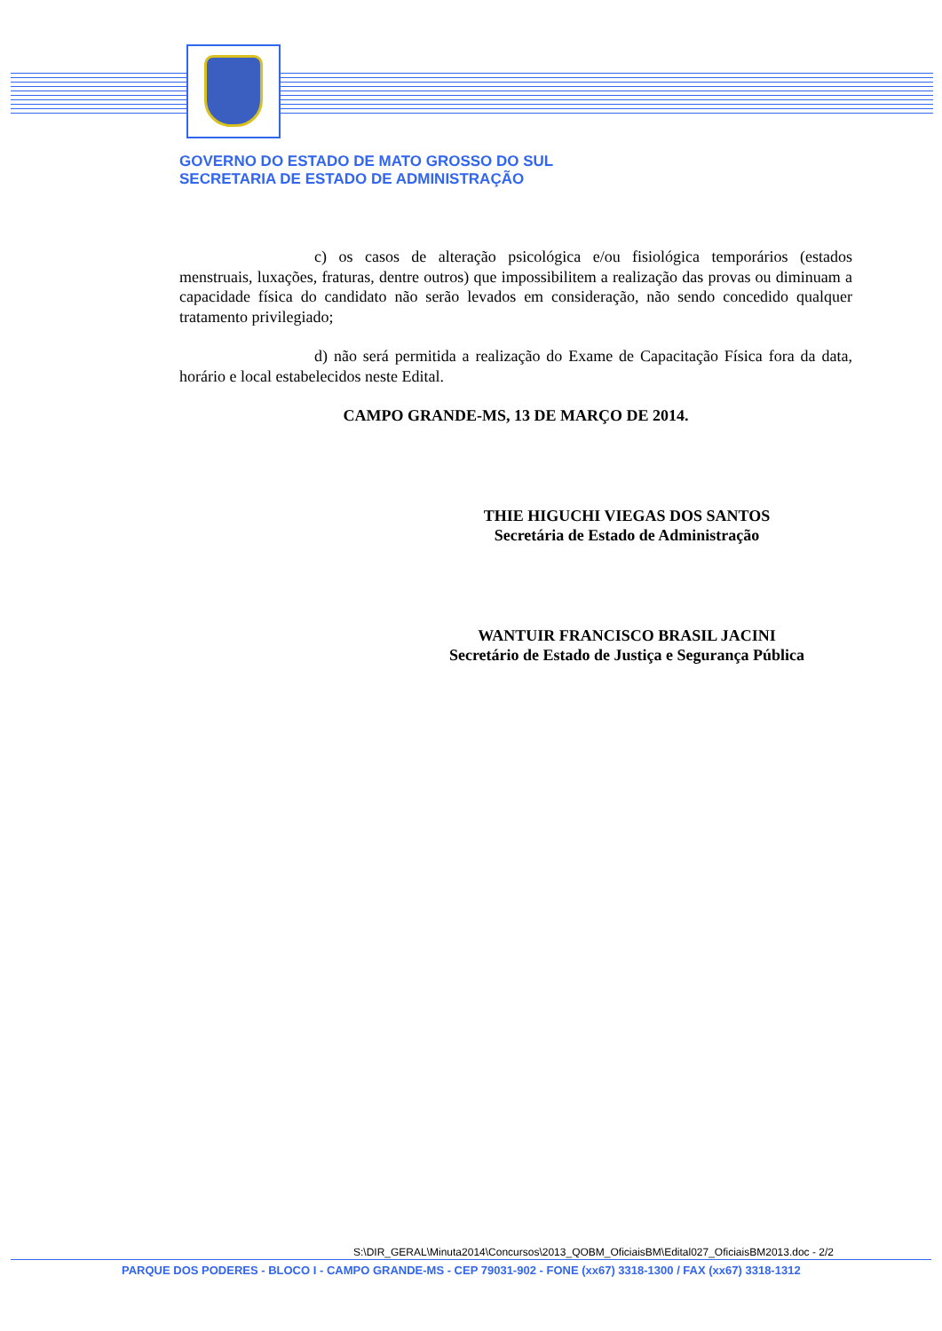GOVERNO DO ESTADO DE MATO GROSSO DO SUL
SECRETARIA DE ESTADO DE ADMINISTRAÇÃO
c) os casos de alteração psicológica e/ou fisiológica temporários (estados menstruais, luxações, fraturas, dentre outros) que impossibilitem a realização das provas ou diminuam a capacidade física do candidato não serão levados em consideração, não sendo concedido qualquer tratamento privilegiado;
d) não será permitida a realização do Exame de Capacitação Física fora da data, horário e local estabelecidos neste Edital.
CAMPO GRANDE-MS, 13 DE MARÇO DE 2014.
THIE HIGUCHI VIEGAS DOS SANTOS
Secretária de Estado de Administração
WANTUIR FRANCISCO BRASIL JACINI
Secretário de Estado de Justiça e Segurança Pública
S:\DIR_GERAL\Minuta2014\Concursos\2013_QOBM_OficiaisBM\Edital027_OficiaisBM2013.doc - 2/2
PARQUE DOS PODERES - BLOCO I - CAMPO GRANDE-MS - CEP 79031-902 - FONE (xx67) 3318-1300 / FAX (xx67) 3318-1312